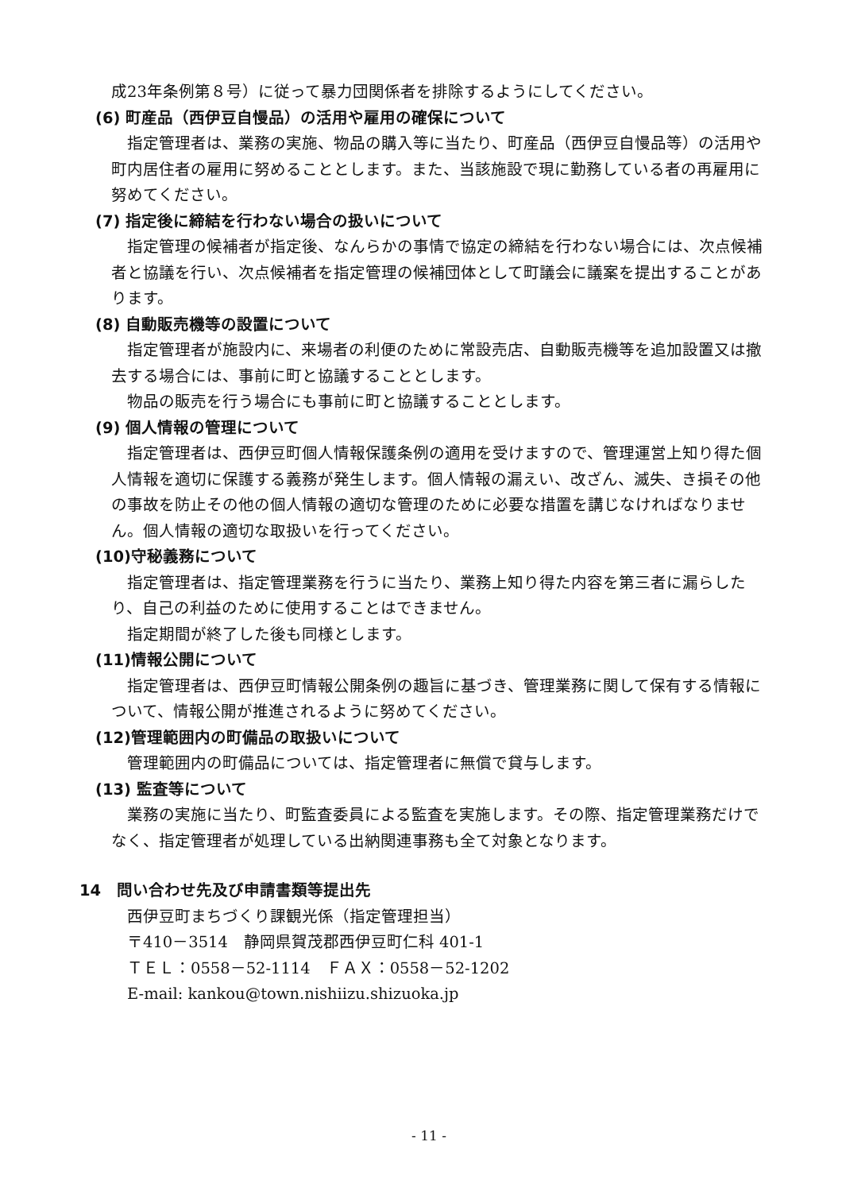成23年条例第８号）に従って暴力団関係者を排除するようにしてください。
(6) 町産品（西伊豆自慢品）の活用や雇用の確保について
指定管理者は、業務の実施、物品の購入等に当たり、町産品（西伊豆自慢品等）の活用や町内居住者の雇用に努めることとします。また、当該施設で現に勤務している者の再雇用に努めてください。
(7) 指定後に締結を行わない場合の扱いについて
指定管理の候補者が指定後、なんらかの事情で協定の締結を行わない場合には、次点候補者と協議を行い、次点候補者を指定管理の候補団体として町議会に議案を提出することがあります。
(8) 自動販売機等の設置について
指定管理者が施設内に、来場者の利便のために常設売店、自動販売機等を追加設置又は撤去する場合には、事前に町と協議することとします。
物品の販売を行う場合にも事前に町と協議することとします。
(9) 個人情報の管理について
指定管理者は、西伊豆町個人情報保護条例の適用を受けますので、管理運営上知り得た個人情報を適切に保護する義務が発生します。個人情報の漏えい、改ざん、滅失、き損その他の事故を防止その他の個人情報の適切な管理のために必要な措置を講じなければなりません。個人情報の適切な取扱いを行ってください。
(10)守秘義務について
指定管理者は、指定管理業務を行うに当たり、業務上知り得た内容を第三者に漏らしたり、自己の利益のために使用することはできません。
指定期間が終了した後も同様とします。
(11)情報公開について
指定管理者は、西伊豆町情報公開条例の趣旨に基づき、管理業務に関して保有する情報について、情報公開が推進されるように努めてください。
(12)管理範囲内の町備品の取扱いについて
管理範囲内の町備品については、指定管理者に無償で貸与します。
(13) 監査等について
業務の実施に当たり、町監査委員による監査を実施します。その際、指定管理業務だけでなく、指定管理者が処理している出納関連事務も全て対象となります。
14　問い合わせ先及び申請書類等提出先
西伊豆町まちづくり課観光係（指定管理担当）
〒410－3514　静岡県賀茂郡西伊豆町仁科 401-1
ＴＥＬ：0558－52-1114　ＦＡＸ：0558－52-1202
E-mail: kankou@town.nishiizu.shizuoka.jp
- 11 -